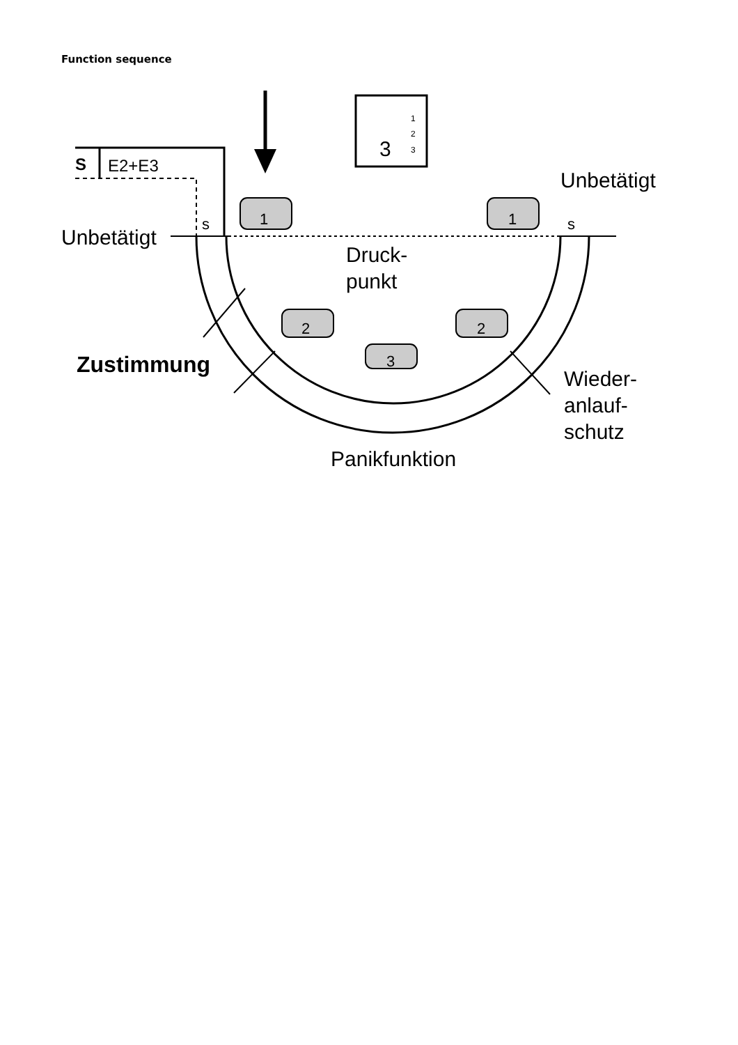Function sequence
S
E2+E3
Unbetätigt
Unbetätigt
s
s
1
1
2
2
3
Druck-
punkt
Zustimmung
Wieder-
anlauf-
schutz
Panikfunktion
3
1
2
3